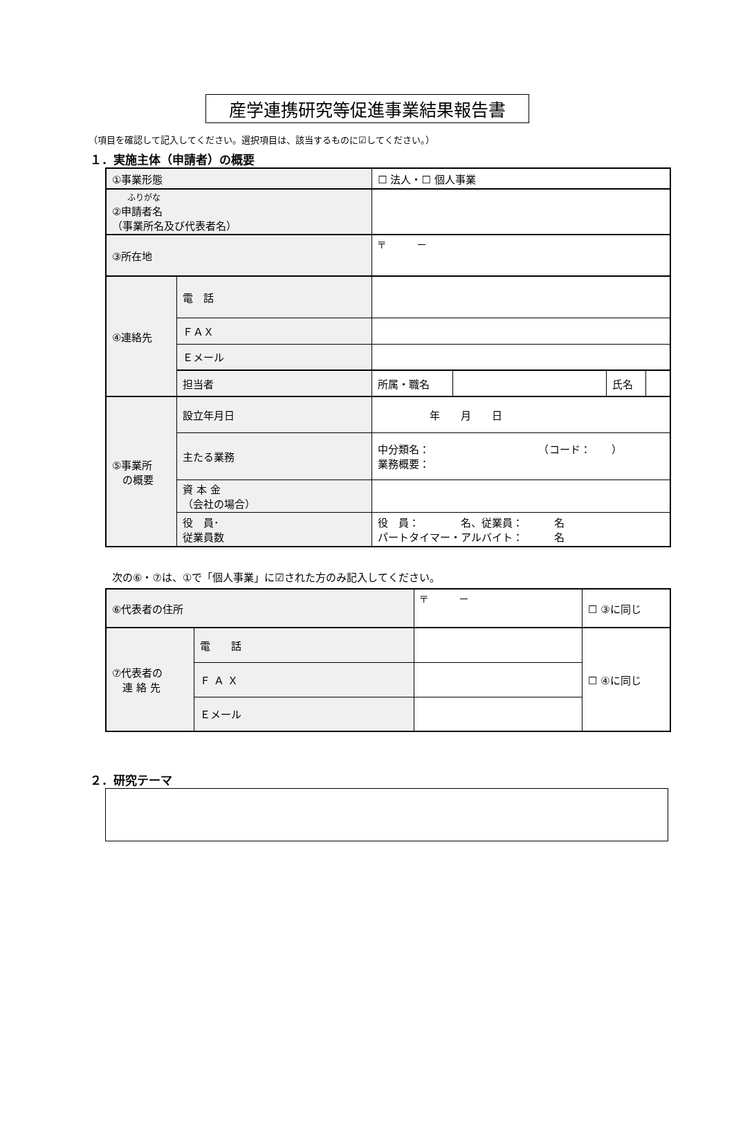産学連携研究等促進事業結果報告書
（項目を確認して記入してください。選択項目は、該当するものに☑してください。）
１．実施主体（申請者）の概要
| ①事業形態 | | ☐ 法人・☐ 個人事業 | | | |
| ふりがな ②申請者名 （事業所名及び代表者名） | | | | | |
| ③所在地 | | 〒 － | | | |
| ④連絡先 | 電 話 | | | | |
| | ＦＡＸ | | | | |
| | Ｅメール | | | | |
| | 担当者 | 所属・職名 | | 氏名 | |
| ⑤事業所 の概要 | 設立年月日 | 年 月 日 | | | |
| | 主たる業務 | 中分類名： （コード： ） 業務概要： | | | |
| | 資 本 金 （会社の場合） | | | | |
| | 役 員･ 従業員数 | 役 員： 名、従業員： 名 パートタイマー・アルバイト： 名 | | | |
次の⑥・⑦は、①で「個人事業」に☑された方のみ記入してください。
| ⑥代表者の住所 | | 〒 － | ☐ ③に同じ |
| ⑦代表者の 連 絡 先 | 電 話 | | ☐ ④に同じ |
| | Ｆ Ａ Ｘ | | |
| | Ｅメール | | |
２．研究テーマ